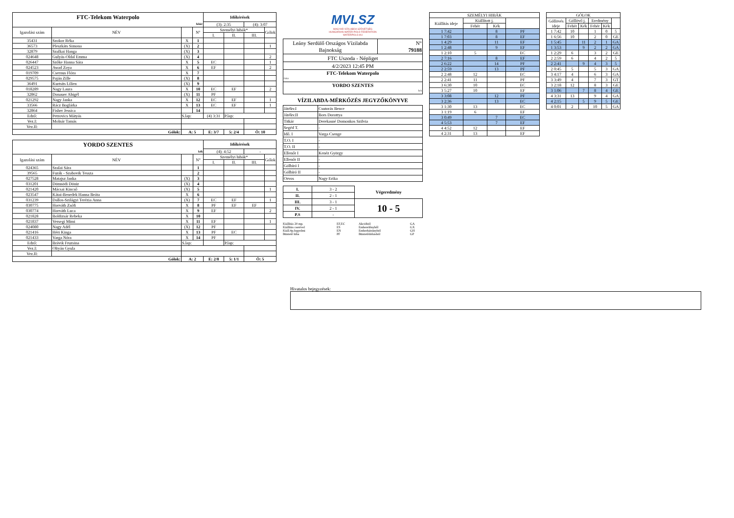| FTC-Telekom Waterpolo | | | | Időkérések | | | |
| fehér | | | | (3): 2:35 | | (4): 3:07 | |
| Igazolási szám | NÉV | | N° | Személyi hibák* | | | Gólok |
| | | | | I. | II. | III. | |
| 35431 | Szokor Réka | X | 1 | | | | |
| 36573 | Pleszkáts Simona | (X) | 2 | | | | 1 |
| 32879 | Szalkai Hanga | (X) | 3 | | | | |
| 024648 | Gulyás-Oldal Emma | (X) | 4 | | | | 2 |
| 026447 | Szőke Hanna Sára | X | 5 | EC | | | 1 |
| 024523 | Awad Zoya | X | 6 | EF | | | 2 |
| 019709 | Csernus Flóra | X | 7 | | | | |
| 029575 | Paján Zille | (X) | 8 | | | | |
| 36491 | Kurtsits Lilien | (X) | 9 | | | | |
| 018289 | Nagy Laura | X | 10 | EC | EF | | 2 |
| 32862 | Donauer Abigél | (X) | 11 | PF | | | |
| 021292 | Nagy Janka | X | 12 | EC | EF | | 1 |
| 33566 | Rácz Boglárka | X | 13 | EC | EF | | 1 |
| 32864 | Fisher Jessica | | 14 | | | | |
| Edző: | Petrovics Mátyás | S.lap: | | (4) 3:31 | P.lap: | | |
| Vez.I: | Molnár Tamás | | | | | | |
| Vez.II: | | | | | | | |
| Gólok: | | A: 5 | | E: 3/7 | 5: 2/4 | Ö: 10 | |
| YORDO SZENTES | | | | Időkérések | | | |
| kék | | | | (4): 4:52 | | - | |
| Igazolási szám | NÉV | | N° | Személyi hibák* | | | Gólok |
| | | | | I. | II. | III. | |
| 024365 | Szalai Sára | | 1 | | | | |
| 39565 | Furák - Szabovik Tessza | | 2 | | | | |
| 027528 | Matajsz Janka | (X) | 3 | | | | |
| 031201 | Dömsödi Döniz | (X) | 4 | | | | |
| 021420 | Mácsai Kincső | (X) | 5 | | | | 1 |
| 023547 | Kátai-Benedek Hanna Beáta | X | 6 | | | | |
| 031239 | Dallos-Szilágyi Terézia Anna | (X) | 7 | EC | EF | | 1 |
| 030775 | Horváth Zsófi | X | 8 | PF | EF | EF | |
| 030774 | Horváth Luca | X | 9 | EF | | | 2 |
| 021828 | Boldizsár Rebeka | X | 10 | | | | |
| 021837 | Versegi Mimi | X | 11 | EF | | | 1 |
| 024080 | Nagy Adél | (X) | 12 | PF | | | |
| 021416 | Héri Kinga | X | 13 | PF | EC | | |
| 021433 | Varga Nóra | X | 14 | PF | | | |
| Edző: | Brávik Fruzsina | S.lap: | | | P.lap: | | |
| Vez.I: | Oltyán Gyula | | | | | | |
| Vez.II: | | | | | | | |
| Gólok: | | A: 2 | | E: 2/8 | 5: 1/1 | Ö: 5 | |
MVLSZ
MAGYAR VÍZILABDA SZÖVETSÉG
HUNGARIAN WATER POLO FEDERATION
WATERPOLO.HU
| Leány Serdülő Országos Vízilabda Bajnokság | N° 79188 |
| FTC Uszoda - Népliget | |
| 4/2/2023 12:45 PM | |
| FTC-Telekom Waterpolo fehér | |
| YORDO SZENTES kek | |
VÍZILABDA-MÉRKŐZÉS JEGYZŐKÖNYVE
| Játékv.I | Csutorás Bence |
| Játékv.II | Bors Dorottya |
| Titkár | Derekasné Domonkos Szilvia |
| Segéd T. | - |
| Idő. I | Varga Csenge |
| T.O. I | - |
| T.O. II | - |
| Ellenőr I | Kenéz György |
| Ellenőr II | - |
| Gólbíró I | - |
| Gólbíró II | - |
| Orvos | Nagy Erika |
| I. | 3 - 2 | Végeredmény |
| II. | 2 - 1 | |
| III. | 3 - 1 | 10 - 5 |
| IV. | 2 - 1 | |
| P.S | - | |
Kiállítás 20 mp. EF,EC Akcióból GA Kiállítás cserével ES Emberelőnyből GX Kiáll.4p.fegyelmi EN Emberhátrányból GH Büntető hiba PF Büntetődobásból GP
| SZEMÉLYI HIBÁK | | | |
| Kiállítás ideje | Kiállított j. | | |
| | Fehér | Kék | |
| 1 7:42 | | 8 | PF |
| 1 7:03 | | 8 | EF |
| 1 4:29 | | 11 | EF |
| 1 2:48 | | 9 | EF |
| 1 2:10 | 5 | | EC |
| 2 7:16 | | 8 | EF |
| 2 6:22 | | 14 | PF |
| 2 2:59 | | 13 | PF |
| 2 2:48 | 12 | | EC |
| 2 2:41 | 11 | | PF |
| 3 6:30 | 10 | | EC |
| 3 5:27 | 10 | | EF |
| 3 3:08 | | 12 | PF |
| 3 2:36 | | 13 | EC |
| 3 1:30 | 13 | | EC |
| 3 1:19 | 6 | | EF |
| 3 0:49 | | 7 | EC |
| 4 5:53 | | 7 | EF |
| 4 4:52 | 12 | | EF |
| 4 2:31 | 13 | | EF |
| GÓLOK | | | | | |
| Góllövés ideje | Góllövő j. | | Eredmény | | |
| | Fehér | Kék | Fehér | Kék | |
| 1 7:42 | 10 | | 1 | 0 | 5 |
| 1 6:56 | 10 | | 2 | 0 | GE |
| 1 5:45 | | 11 | 2 | 1 | GA |
| 1 3:53 | | 9 | 2 | 2 | GA |
| 1 2:29 | 6 | | 3 | 2 | GE |
| 2 2:59 | 6 | | 4 | 2 | 5 |
| 2 2:41 | | 9 | 4 | 3 | 5 |
| 2 0:45 | 5 | | 5 | 3 | GA |
| 3 4:17 | 4 | | 6 | 3 | GA |
| 3 3:49 | 4 | | 7 | 3 | GT |
| 3 2:18 | 12 | | 8 | 3 | GE |
| 3 1:06 | | 7 | 8 | 4 | GE |
| 4 3:31 | 13 | | 9 | 4 | GA |
| 4 2:15 | | 5 | 9 | 5 | GE |
| 4 0:01 | 2 | | 10 | 5 | GA |
Hivatalos bejegyzések: